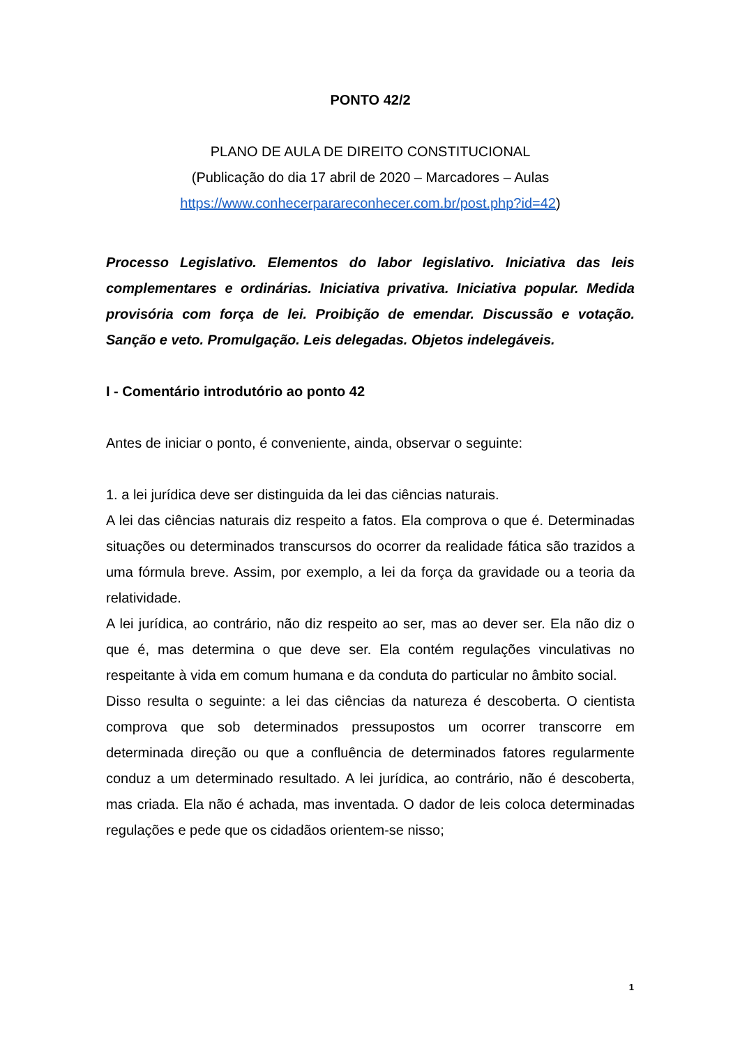PONTO 42/2
PLANO DE AULA DE DIREITO CONSTITUCIONAL
(Publicação do dia 17 abril de 2020 – Marcadores – Aulas
https://www.conhecerparareconhecer.com.br/post.php?id=42)
Processo Legislativo. Elementos do labor legislativo. Iniciativa das leis complementares e ordinárias. Iniciativa privativa. Iniciativa popular. Medida provisória com força de lei. Proibição de emendar. Discussão e votação. Sanção e veto. Promulgação. Leis delegadas. Objetos indelegáveis.
I - Comentário introdutório ao ponto 42
Antes de iniciar o ponto, é conveniente, ainda, observar o seguinte:
1. a lei jurídica deve ser distinguida da lei das ciências naturais.
A lei das ciências naturais diz respeito a fatos. Ela comprova o que é. Determinadas situações ou determinados transcursos do ocorrer da realidade fática são trazidos a uma fórmula breve. Assim, por exemplo, a lei da força da gravidade ou a teoria da relatividade.
A lei jurídica, ao contrário, não diz respeito ao ser, mas ao dever ser. Ela não diz o que é, mas determina o que deve ser. Ela contém regulações vinculativas no respeitante à vida em comum humana e da conduta do particular no âmbito social.
Disso resulta o seguinte: a lei das ciências da natureza é descoberta. O cientista comprova que sob determinados pressupostos um ocorrer transcorre em determinada direção ou que a confluência de determinados fatores regularmente conduz a um determinado resultado. A lei jurídica, ao contrário, não é descoberta, mas criada. Ela não é achada, mas inventada. O dador de leis coloca determinadas regulações e pede que os cidadãos orientem-se nisso;
1